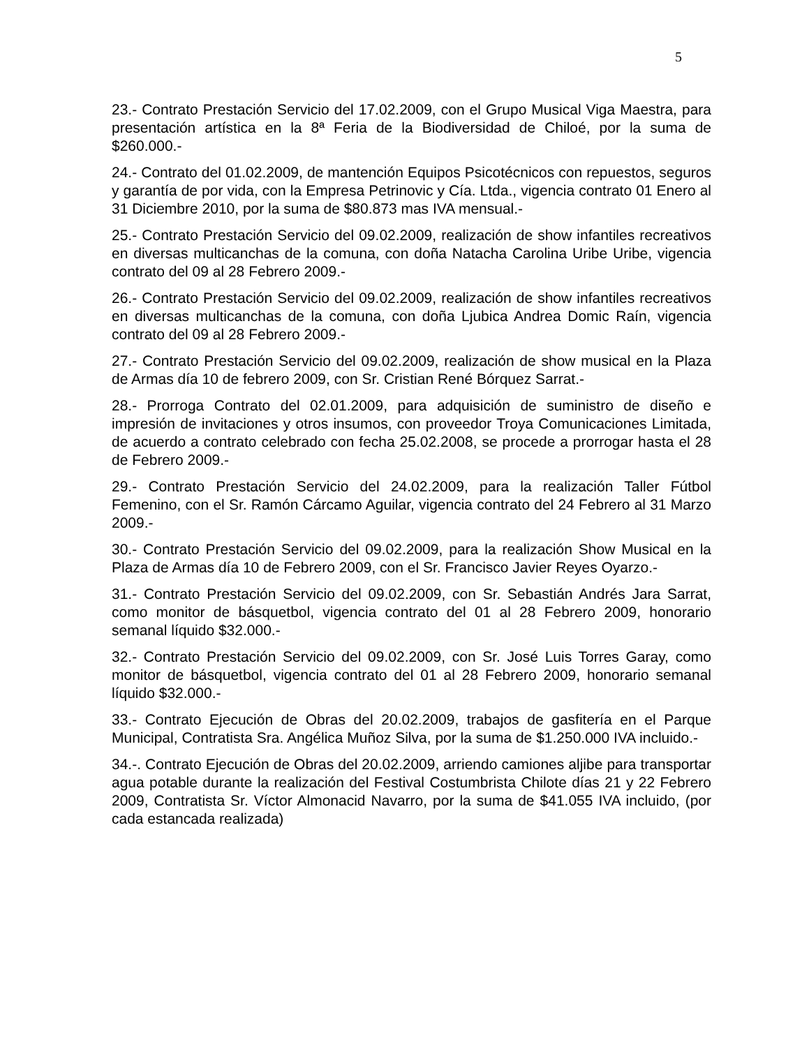5
23.- Contrato Prestación Servicio del 17.02.2009, con el Grupo Musical Viga Maestra, para presentación artística en la 8ª Feria de la Biodiversidad de Chiloé, por la suma de $260.000.-
24.- Contrato del 01.02.2009, de mantención Equipos Psicotécnicos con repuestos, seguros y garantía de por vida, con la Empresa Petrinovic y Cía. Ltda., vigencia contrato 01 Enero al 31 Diciembre 2010, por la suma de $80.873 mas IVA mensual.-
25.- Contrato Prestación Servicio del 09.02.2009, realización de show infantiles recreativos en diversas multicanchas de la comuna, con doña Natacha Carolina Uribe Uribe, vigencia contrato del 09 al 28 Febrero 2009.-
26.- Contrato Prestación Servicio del 09.02.2009, realización de show infantiles recreativos en diversas multicanchas de la comuna, con doña Ljubica Andrea Domic Raín, vigencia contrato del 09 al 28 Febrero 2009.-
27.- Contrato Prestación Servicio del 09.02.2009, realización de show musical en la Plaza de Armas día 10 de febrero 2009, con Sr. Cristian René Bórquez Sarrat.-
28.- Prorroga Contrato del 02.01.2009, para adquisición de suministro de diseño e impresión de invitaciones y otros insumos, con proveedor Troya Comunicaciones Limitada, de acuerdo a contrato celebrado con fecha 25.02.2008, se procede a prorrogar hasta el 28 de Febrero 2009.-
29.- Contrato Prestación Servicio del 24.02.2009, para la realización Taller Fútbol Femenino, con el Sr. Ramón Cárcamo Aguilar, vigencia contrato del 24 Febrero al 31 Marzo 2009.-
30.- Contrato Prestación Servicio del 09.02.2009, para la realización Show Musical en la Plaza de Armas día 10 de Febrero 2009, con el Sr. Francisco Javier Reyes Oyarzo.-
31.- Contrato Prestación Servicio del 09.02.2009, con Sr. Sebastián Andrés Jara Sarrat, como monitor de básquetbol, vigencia contrato del 01 al 28 Febrero 2009, honorario semanal líquido $32.000.-
32.- Contrato Prestación Servicio del 09.02.2009, con Sr. José Luis Torres Garay, como monitor de básquetbol, vigencia contrato del 01 al 28 Febrero 2009, honorario semanal líquido $32.000.-
33.- Contrato Ejecución de Obras del 20.02.2009, trabajos de gasfitería en el Parque Municipal, Contratista Sra. Angélica Muñoz Silva, por la suma de $1.250.000 IVA incluido.-
34.-. Contrato Ejecución de Obras del 20.02.2009, arriendo camiones aljibe para transportar agua potable durante la realización del Festival Costumbrista Chilote días 21 y 22 Febrero 2009, Contratista Sr. Víctor Almonacid Navarro, por la suma de $41.055 IVA incluido, (por cada estancada realizada)